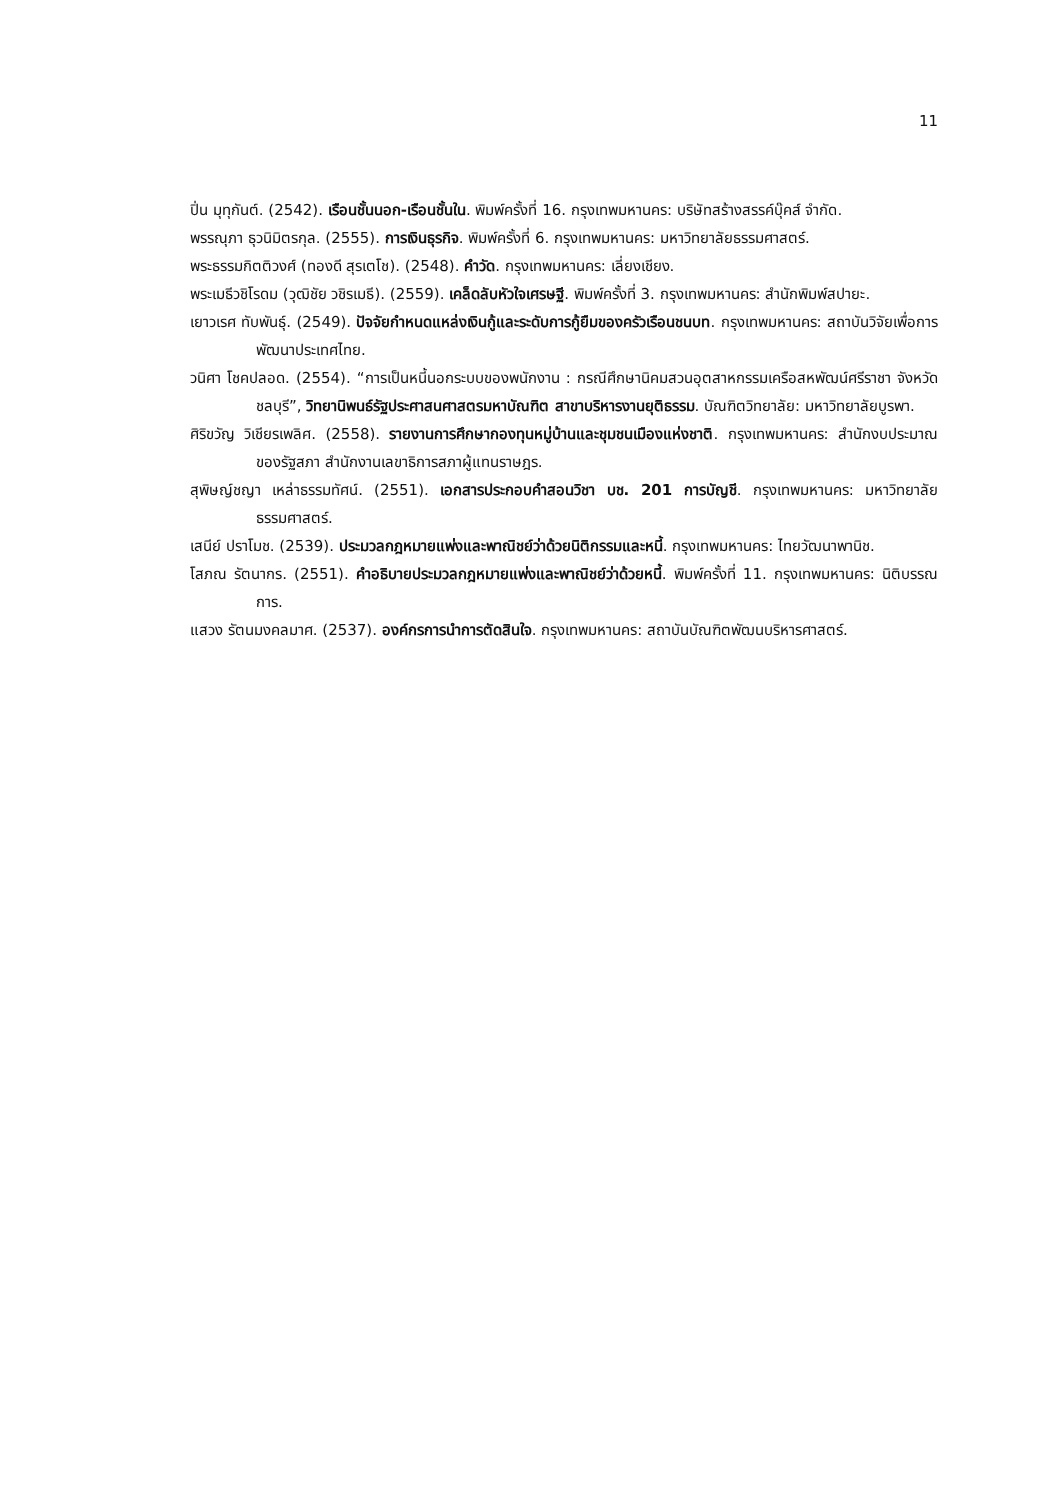11
ปิ่น มุทุกันต์. (2542). เรือนชั้นนอก-เรือนชั้นใน. พิมพ์ครั้งที่ 16. กรุงเทพมหานคร: บริษัทสร้างสรรค์บุ๊คส์ จำกัด.
พรรณุภา ธุวนิมิตรกุล. (2555). การเงินธุรกิจ. พิมพ์ครั้งที่ 6. กรุงเทพมหานคร: มหาวิทยาลัยธรรมศาสตร์.
พระธรรมกิตติวงศ์ (ทองดี สุรเตโช). (2548). คำวัด. กรุงเทพมหานคร: เลี่ยงเชียง.
พระเมธีวชิโรดม (วุฒิชัย วชิรเมธี). (2559). เคล็ดลับหัวใจเศรษฐี. พิมพ์ครั้งที่ 3. กรุงเทพมหานคร: สำนักพิมพ์สปายะ.
เยาวเรศ ทับพันธุ์. (2549). ปัจจัยกำหนดแหล่งเงินกู้และระดับการกู้ยืมของครัวเรือนชนบท. กรุงเทพมหานคร: สถาบันวิจัยเพื่อการพัฒนาประเทศไทย.
วนิศา โชคปลอด. (2554). “การเป็นหนี้นอกระบบของพนักงาน : กรณีศึกษานิคมสวนอุตสาหกรรมเครือสหพัฒน์ศรีราชา จังหวัดชลบุรี”, วิทยานิพนธ์รัฐประศาสนศาสตรมหาบัณฑิต สาขาบริหารงานยุติธรรม. บัณฑิตวิทยาลัย: มหาวิทยาลัยบูรพา.
ศิริขวัญ วิเชียรเพลิศ. (2558). รายงานการศึกษากองทุนหมู่บ้านและชุมชนเมืองแห่งชาติ. กรุงเทพมหานคร: สำนักงบประมาณของรัฐสภา สำนักงานเลขาธิการสภาผู้แทนราษฎร.
สุพิษญ์ชญา เหล่าธรรมทัศน์. (2551). เอกสารประกอบคำสอนวิชา บช. 201 การบัญชี. กรุงเทพมหานคร: มหาวิทยาลัยธรรมศาสตร์.
เสนีย์ ปราโมช. (2539). ประมวลกฎหมายแพ่งและพาณิชย์ว่าด้วยนิติกรรมและหนี้. กรุงเทพมหานคร: ไทยวัฒนาพานิช.
โสภณ รัตนากร. (2551). คำอธิบายประมวลกฎหมายแพ่งและพาณิชย์ว่าด้วยหนี้. พิมพ์ครั้งที่ 11. กรุงเทพมหานคร: นิติบรรณการ.
แสวง รัตนมงคลมาศ. (2537). องค์กรการนำการตัดสินใจ. กรุงเทพมหานคร: สถาบันบัณฑิตพัฒนบริหารศาสตร์.